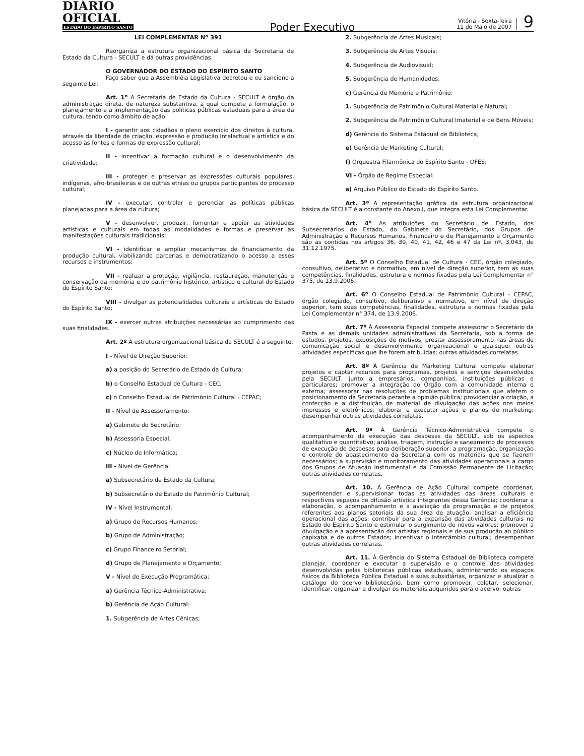DIÁRIO OFICIAL
ESTADO DO ESPÍRITO SANTO
Poder Executivo
Vitória - Sexta-feira
11 de Maio de 2007
9
LEI COMPLEMENTAR Nº 391
Reorganiza a estrutura organizacional básica da Secretaria de Estado da Cultura - SECULT e dá outras providências.
O GOVERNADOR DO ESTADO DO ESPÍRITO SANTO
Faço saber que a Assembléia Legislativa decretou e eu sanciono a seguinte Lei:
Art. 1º A Secretaria de Estado da Cultura - SECULT é órgão da administração direta, de natureza substantiva, a qual compete a formulação, o planejamento e a implementação das políticas públicas estaduais para a área da cultura, tendo como âmbito de ação:
I - garantir aos cidadãos o pleno exercício dos direitos à cultura, através da liberdade de criação, expressão e produção intelectual e artística e do acesso às fontes e formas de expressão cultural;
II - incentivar a formação cultural e o desenvolvimento da criatividade;
III - proteger e preservar as expressões culturais populares, indígenas, afro-brasileiras e de outras etnias ou grupos participantes do processo cultural;
IV - executar, controlar e gerenciar as políticas públicas planejadas para a área da cultura;
V - desenvolver, produzir, fomentar e apoiar as atividades artísticas e culturais em todas as modalidades e formas e preservar as manifestações culturais tradicionais;
VI - identificar e ampliar mecanismos de financiamento da produção cultural, viabilizando parcerias e democratizando o acesso a esses recursos e instrumentos;
VII - realizar a proteção, vigilância, restauração, manutenção e conservação da memória e do patrimônio histórico, artístico e cultural do Estado do Espírito Santo;
VIII - divulgar as potencialidades culturais e artísticas do Estado do Espírito Santo;
IX - exercer outras atribuições necessárias ao cumprimento das suas finalidades.
Art. 2º A estrutura organizacional básica da SECULT é a seguinte:
I - Nível de Direção Superior:
a) a posição do Secretário de Estado da Cultura;
b) o Conselho Estadual de Cultura - CEC;
c) o Conselho Estadual de Patrimônio Cultural - CEPAC;
II - Nível de Assessoramento:
a) Gabinete do Secretário;
b) Assessoria Especial;
c) Núcleo de Informática;
III - Nível de Gerência:
a) Subsecretário de Estado da Cultura;
b) Subsecretário de Estado de Patrimônio Cultural;
IV - Nível Instrumental:
a) Grupo de Recursos Humanos;
b) Grupo de Administração;
c) Grupo Financeiro Setorial;
d) Grupo de Planejamento e Orçamento;
V - Nível de Execução Programática:
a) Gerência Técnico-Administrativa;
b) Gerência de Ação Cultural:
1. Subgerência de Artes Cênicas;
2. Subgerência de Artes Musicais;
3. Subgerência de Artes Visuais;
4. Subgerência de Audiovisual;
5. Subgerência de Humanidades;
c) Gerência de Memória e Patrimônio:
1. Subgerência de Patrimônio Cultural Material e Natural;
2. Subgerência de Patrimônio Cultural Imaterial e de Bens Móveis;
d) Gerência do Sistema Estadual de Biblioteca;
e) Gerência de Marketing Cultural;
f) Orquestra Filarmônica do Espírito Santo - OFES;
VI - Órgão de Regime Especial:
a) Arquivo Público do Estado do Espírito Santo.
Art. 3º A representação gráfica da estrutura organizacional básica da SECULT é a constante do Anexo I, que integra esta Lei Complementar.
Art. 4º As atribuições do Secretário de Estado, dos Subsecretários de Estado, do Gabinete do Secretário, dos Grupos de Administração e Recursos Humanos, Financeiro e de Planejamento e Orçamento são as contidas nos artigos 36, 39, 40, 41, 42, 46 e 47 da Lei nº. 3.043, de 31.12.1975.
Art. 5º O Conselho Estadual de Cultura - CEC, órgão colegiado, consultivo, deliberativo e normativo, em nível de direção superior, tem as suas competências, finalidades, estrutura e normas fixadas pela Lei Complementar n° 375, de 13.9.2006.
Art. 6º O Conselho Estadual de Patrimônio Cultural - CEPAC, órgão colegiado, consultivo, deliberativo e normativo, em nível de direção superior, tem suas competências, finalidades, estrutura e normas fixadas pela Lei Complementar n° 374, de 13.9.2006.
Art. 7º À Assessoria Especial compete assessorar o Secretário da Pasta e as demais unidades administrativas da Secretaria, sob a forma de estudos, projetos, exposições de motivos, prestar assessoramento nas áreas de comunicação social e desenvolvimento organizacional e quaisquer outras atividades específicas que lhe forem atribuídas; outras atividades correlatas.
Art. 8º À Gerência de Marketing Cultural compete elaborar projetos e captar recursos para programas, projetos e serviços desenvolvidos pela SECULT, junto a empresários, companhias, instituições públicas e particulares; promover a integração do Órgão com a comunidade interna e externa; assessorar nas resoluções de problemas institucionais que afetem o posicionamento da Secretaria perante a opinião pública; providenciar a criação, a confecção e a distribuição de material de divulgação das ações nos meios impressos e eletrônicos; elaborar e executar ações e planos de marketing; desempenhar outras atividades correlatas.
Art. 9º À Gerência Técnico-Administrativa compete o acompanhamento da execução das despesas da SECULT, sob os aspectos qualitativo e quantitativo; análise, triagem, instrução e saneamento de processos de execução de despesas para deliberação superior; a programação, organização e controle do abastecimento da Secretaria com os materiais que se fizerem necessários; a supervisão e monitoramento das atividades operacionais a cargo dos Grupos de Atuação Instrumental e da Comissão Permanente de Licitação; outras atividades correlatas.
Art. 10. À Gerência de Ação Cultural compete coordenar, superintender e supervisionar todas as atividades das áreas culturais e respectivos espaços de difusão artística integrantes dessa Gerência; coordenar a elaboração, o acompanhamento e a avaliação da programação e de projetos referentes aos planos setoriais da sua área de atuação; analisar a eficiência operacional das ações; contribuir para a expansão das atividades culturais no Estado do Espírito Santo e estimular o surgimento de novos valores; promover a divulgação e a apresentação dos artistas regionais e de sua produção ao público capixaba e de outros Estados; incentivar o intercâmbio cultural; desempenhar outras atividades correlatas.
Art. 11. À Gerência do Sistema Estadual de Biblioteca compete planejar, coordenar e executar a supervisão e o controle das atividades desenvolvidas pelas bibliotecas públicas estaduais, administrando os espaços físicos da Biblioteca Pública Estadual e suas subsidiárias, organizar e atualizar o catálogo do acervo bibliotecário, bem como promover, coletar, selecionar, identificar, organizar e divulgar os materiais adquiridos para o acervo; outras